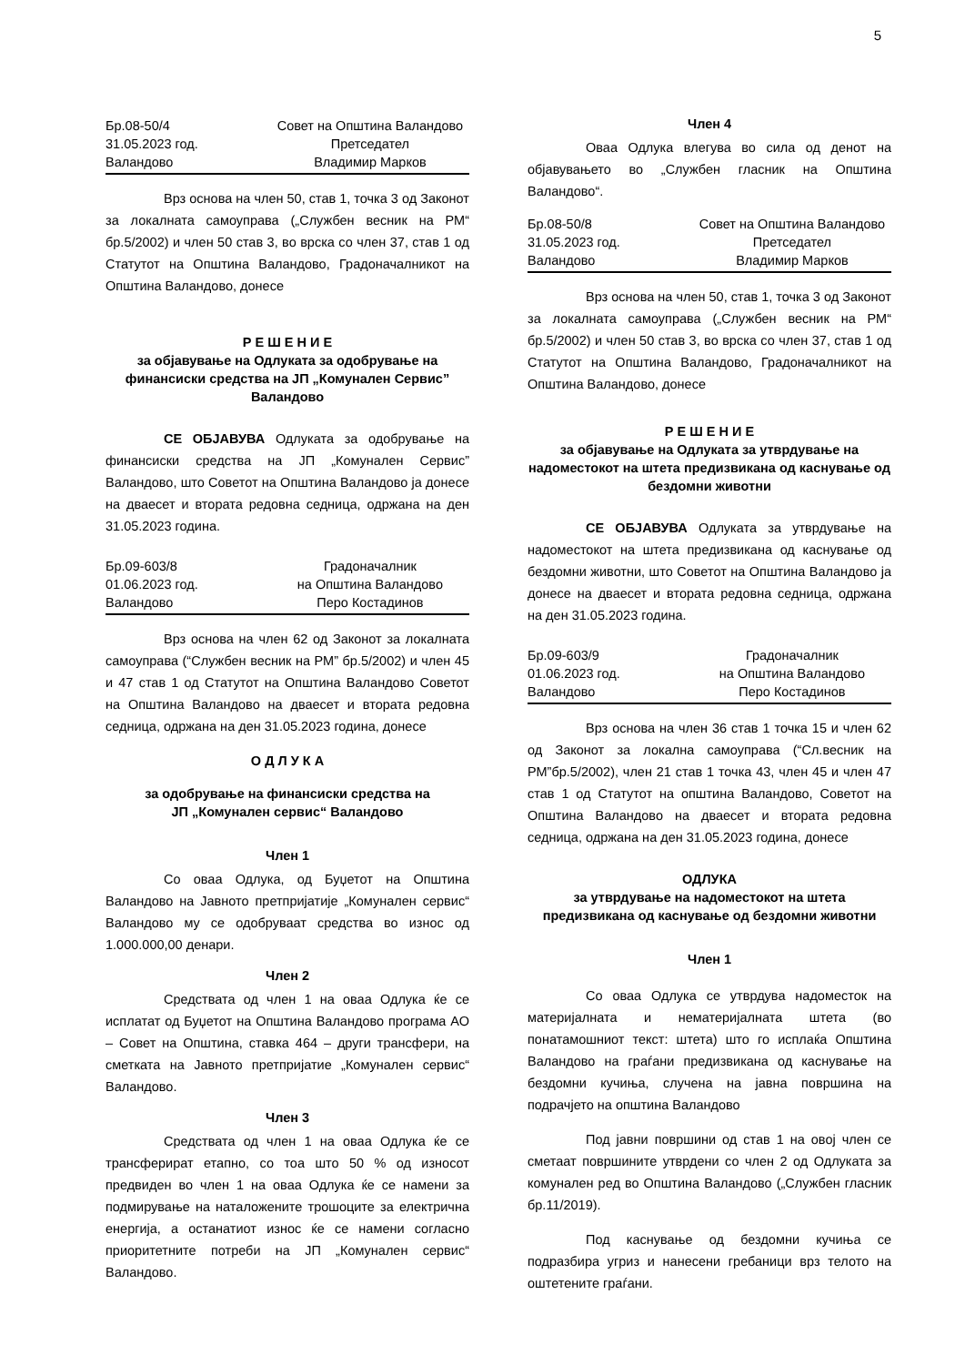5
Бр.08-50/4 Совет на Општина Валандово 31.05.2023 год. Претседател Валандово Владимир Марков
Врз основа на член 50, став 1, точка 3 од Законот за локалната самоуправа („Службен весник на РМ“ бр.5/2002) и член 50 став 3, во врска со член 37, став 1 од Статутот на Општина Валандово, Градоначалникот на Општина Валандово, донесе
Р Е Ш Е Н И Е
за објавување на Одлуката за одобрување на финансиски средства на ЈП „Комунален Сервис” Валандово
СЕ ОБЈАВУВА Одлуката за одобрување на финансиски средства на ЈП „Комунален Сервис” Валандово, што Советот на Општина Валандово ја донесе на дваесет и втората редовна седница, одржана на ден 31.05.2023 година.
Бр.09-603/8 Градоначалник 01.06.2023 год. на Општина Валандово Валандово Перо Костадинов
Врз основа на член 62 од Законот за локалната самоуправа (“Службен весник на РМ” бр.5/2002) и член 45 и 47 став 1 од Статутот на Општина Валандово Советот на Општина Валандово на дваесет и втората редовна седница, одржана на ден 31.05.2023 година, донесе
О Д Л У К А
за одобрување на финансиски средства на
ЈП „Комунален сервис“ Валандово
Член 1
Со оваа Одлука, од Буџетот на Општина Валандово на Јавното претпријатије „Комунален сервис“ Валандово му се одобруваат средства во износ од 1.000.000,00 денари.
Член 2
Средствата од член 1 на оваа Одлука ќе се исплатат од Буџетот на Општина Валандово програма АО – Совет на Општина, ставка 464 – други трансфери, на сметката на Јавното претпријатие „Комунален сервис“ Валандово.
Член 3
Средствата од член 1 на оваа Одлука ќе се трансферират етапно, со тоа што 50 % од износот предвиден во член 1 на оваа Одлука ќе се намени за подмирување на наталожените трошоците за електрична енергија, а останатиот износ ќе се намени согласно приоритетните потреби на ЈП „Комунален сервис“ Валандово.
Член 4
Оваа Одлука влегува во сила од денот на објавувањето во „Службен гласник на Општина Валандово“.
Бр.08-50/8 Совет на Општина Валандово 31.05.2023 год. Претседател Валандово Владимир Марков
Врз основа на член 50, став 1, точка 3 од Законот за локалната самоуправа („Службен весник на РМ“ бр.5/2002) и член 50 став 3, во врска со член 37, став 1 од Статутот на Општина Валандово, Градоначалникот на Општина Валандово, донесе
Р Е Ш Е Н И Е
за објавување на Одлуката за утврдување на надоместокот на штета предизвикана од каснување од бездомни животни
СЕ ОБЈАВУВА Одлуката за утврдување на надоместокот на штета предизвикана од каснување од бездомни животни, што Советот на Општина Валандово ја донесе на дваесет и втората редовна седница, одржана на ден 31.05.2023 година.
Бр.09-603/9 Градоначалник 01.06.2023 год. на Општина Валандово Валандово Перо Костадинов
Врз основа на член 36 став 1 точка 15 и член 62 од Законот за локална самоуправа (“Сл.весник на РМ”бр.5/2002), член 21 став 1 точка 43, член 45 и член 47 став 1 од Статутот на општина Валандово, Советот на Општина Валандово на дваесет и втората редовна седница, одржана на ден 31.05.2023 година, донесе
ОДЛУКА
за утврдување на надоместокот на штета предизвикана од каснување од бездомни животни
Член 1
Со оваа Одлука се утврдува надоместок на материјалната и нематеријалната штета (во понатамошниот текст: штета) што го исплаќа Општина Валандово на граѓани предизвикана од каснување на бездомни кучиња, случена на јавна површина на подрачјето на општина Валандово
Под јавни површини од став 1 на овој член се сметаат површините утврдени со член 2 од Одлуката за комунален ред во Општина Валандово („Службен гласник бр.11/2019).
Под каснување од бездомни кучиња се подразбира угриз и нанесени гребаници врз телото на оштетените граѓани.